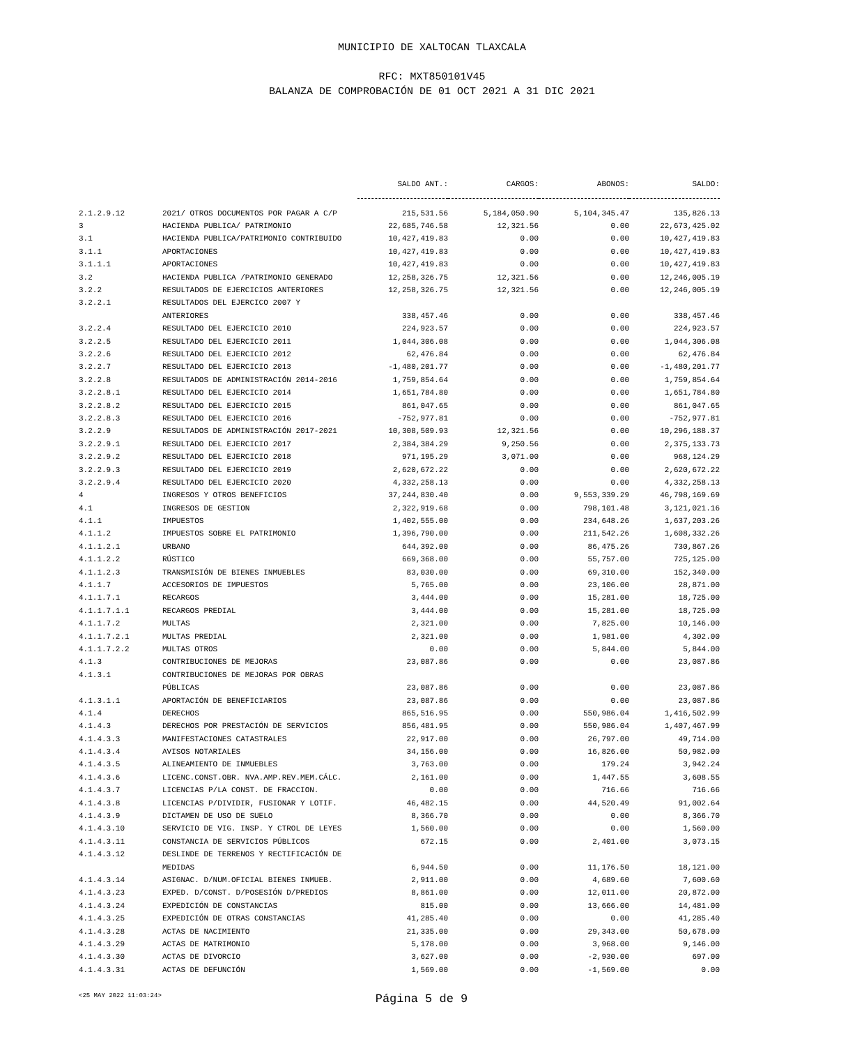MUNICIPIO DE XALTOCAN TLAXCALA
RFC: MXT850101V45
BALANZA DE COMPROBACIÓN DE 01 OCT 2021 A 31 DIC 2021
| | | SALDO ANT.: | CARGOS: | ABONOS: | SALDO: |
| 2.1.2.9.12 | 2021/ OTROS DOCUMENTOS POR PAGAR A C/P | 215,531.56 | 5,184,050.90 | 5,104,345.47 | 135,826.13 |
| 3 | HACIENDA PUBLICA/ PATRIMONIO | 22,685,746.58 | 12,321.56 | 0.00 | 22,673,425.02 |
| 3.1 | HACIENDA PUBLICA/PATRIMONIO CONTRIBUIDO | 10,427,419.83 | 0.00 | 0.00 | 10,427,419.83 |
| 3.1.1 | APORTACIONES | 10,427,419.83 | 0.00 | 0.00 | 10,427,419.83 |
| 3.1.1.1 | APORTACIONES | 10,427,419.83 | 0.00 | 0.00 | 10,427,419.83 |
| 3.2 | HACIENDA PUBLICA /PATRIMONIO GENERADO | 12,258,326.75 | 12,321.56 | 0.00 | 12,246,005.19 |
| 3.2.2 | RESULTADOS DE EJERCICIOS ANTERIORES | 12,258,326.75 | 12,321.56 | 0.00 | 12,246,005.19 |
| 3.2.2.1 | RESULTADOS DEL EJERCICO 2007 Y | | | | |
| | ANTERIORES | 338,457.46 | 0.00 | 0.00 | 338,457.46 |
| 3.2.2.4 | RESULTADO DEL EJERCICIO 2010 | 224,923.57 | 0.00 | 0.00 | 224,923.57 |
| 3.2.2.5 | RESULTADO DEL EJERCICIO 2011 | 1,044,306.08 | 0.00 | 0.00 | 1,044,306.08 |
| 3.2.2.6 | RESULTADO DEL EJERCICIO 2012 | 62,476.84 | 0.00 | 0.00 | 62,476.84 |
| 3.2.2.7 | RESULTADO DEL EJERCICIO 2013 | -1,480,201.77 | 0.00 | 0.00 | -1,480,201.77 |
| 3.2.2.8 | RESULTADOS DE ADMINISTRACIÓN 2014-2016 | 1,759,854.64 | 0.00 | 0.00 | 1,759,854.64 |
| 3.2.2.8.1 | RESULTADO DEL EJERCICIO 2014 | 1,651,784.80 | 0.00 | 0.00 | 1,651,784.80 |
| 3.2.2.8.2 | RESULTADO DEL EJERCICIO 2015 | 861,047.65 | 0.00 | 0.00 | 861,047.65 |
| 3.2.2.8.3 | RESULTADO DEL EJERCICIO 2016 | -752,977.81 | 0.00 | 0.00 | -752,977.81 |
| 3.2.2.9 | RESULTADOS DE ADMINISTRACIÓN 2017-2021 | 10,308,509.93 | 12,321.56 | 0.00 | 10,296,188.37 |
| 3.2.2.9.1 | RESULTADO DEL EJERCICIO 2017 | 2,384,384.29 | 9,250.56 | 0.00 | 2,375,133.73 |
| 3.2.2.9.2 | RESULTADO DEL EJERCICIO 2018 | 971,195.29 | 3,071.00 | 0.00 | 968,124.29 |
| 3.2.2.9.3 | RESULTADO DEL EJERCICIO 2019 | 2,620,672.22 | 0.00 | 0.00 | 2,620,672.22 |
| 3.2.2.9.4 | RESULTADO DEL EJERCICIO 2020 | 4,332,258.13 | 0.00 | 0.00 | 4,332,258.13 |
| 4 | INGRESOS Y OTROS BENEFICIOS | 37,244,830.40 | 0.00 | 9,553,339.29 | 46,798,169.69 |
| 4.1 | INGRESOS DE GESTION | 2,322,919.68 | 0.00 | 798,101.48 | 3,121,021.16 |
| 4.1.1 | IMPUESTOS | 1,402,555.00 | 0.00 | 234,648.26 | 1,637,203.26 |
| 4.1.1.2 | IMPUESTOS SOBRE EL PATRIMONIO | 1,396,790.00 | 0.00 | 211,542.26 | 1,608,332.26 |
| 4.1.1.2.1 | URBANO | 644,392.00 | 0.00 | 86,475.26 | 730,867.26 |
| 4.1.1.2.2 | RÚSTICO | 669,368.00 | 0.00 | 55,757.00 | 725,125.00 |
| 4.1.1.2.3 | TRANSMISIÓN DE BIENES INMUEBLES | 83,030.00 | 0.00 | 69,310.00 | 152,340.00 |
| 4.1.1.7 | ACCESORIOS DE IMPUESTOS | 5,765.00 | 0.00 | 23,106.00 | 28,871.00 |
| 4.1.1.7.1 | RECARGOS | 3,444.00 | 0.00 | 15,281.00 | 18,725.00 |
| 4.1.1.7.1.1 | RECARGOS PREDIAL | 3,444.00 | 0.00 | 15,281.00 | 18,725.00 |
| 4.1.1.7.2 | MULTAS | 2,321.00 | 0.00 | 7,825.00 | 10,146.00 |
| 4.1.1.7.2.1 | MULTAS PREDIAL | 2,321.00 | 0.00 | 1,981.00 | 4,302.00 |
| 4.1.1.7.2.2 | MULTAS OTROS | 0.00 | 0.00 | 5,844.00 | 5,844.00 |
| 4.1.3 | CONTRIBUCIONES DE MEJORAS | 23,087.86 | 0.00 | 0.00 | 23,087.86 |
| 4.1.3.1 | CONTRIBUCIONES DE MEJORAS POR OBRAS | | | | |
| | PÚBLICAS | 23,087.86 | 0.00 | 0.00 | 23,087.86 |
| 4.1.3.1.1 | APORTACIÓN DE BENEFICIARIOS | 23,087.86 | 0.00 | 0.00 | 23,087.86 |
| 4.1.4 | DERECHOS | 865,516.95 | 0.00 | 550,986.04 | 1,416,502.99 |
| 4.1.4.3 | DERECHOS POR PRESTACIÓN DE SERVICIOS | 856,481.95 | 0.00 | 550,986.04 | 1,407,467.99 |
| 4.1.4.3.3 | MANIFESTACIONES CATASTRALES | 22,917.00 | 0.00 | 26,797.00 | 49,714.00 |
| 4.1.4.3.4 | AVISOS NOTARIALES | 34,156.00 | 0.00 | 16,826.00 | 50,982.00 |
| 4.1.4.3.5 | ALINEAMIENTO DE INMUEBLES | 3,763.00 | 0.00 | 179.24 | 3,942.24 |
| 4.1.4.3.6 | LICENC.CONST.OBR. NVA.AMP.REV.MEM.CÁLC. | 2,161.00 | 0.00 | 1,447.55 | 3,608.55 |
| 4.1.4.3.7 | LICENCIAS P/LA CONST. DE FRACCION. | 0.00 | 0.00 | 716.66 | 716.66 |
| 4.1.4.3.8 | LICENCIAS P/DIVIDIR, FUSIONAR Y LOTIF. | 46,482.15 | 0.00 | 44,520.49 | 91,002.64 |
| 4.1.4.3.9 | DICTAMEN DE USO DE SUELO | 8,366.70 | 0.00 | 0.00 | 8,366.70 |
| 4.1.4.3.10 | SERVICIO DE VIG. INSP. Y CTROL DE LEYES | 1,560.00 | 0.00 | 0.00 | 1,560.00 |
| 4.1.4.3.11 | CONSTANCIA DE SERVICIOS PÚBLICOS | 672.15 | 0.00 | 2,401.00 | 3,073.15 |
| 4.1.4.3.12 | DESLINDE DE TERRENOS Y RECTIFICACIÓN DE | | | | |
| | MEDIDAS | 6,944.50 | 0.00 | 11,176.50 | 18,121.00 |
| 4.1.4.3.14 | ASIGNAC. D/NUM.OFICIAL BIENES INMUEB. | 2,911.00 | 0.00 | 4,689.60 | 7,600.60 |
| 4.1.4.3.23 | EXPED. D/CONST. D/POSESIÓN D/PREDIOS | 8,861.00 | 0.00 | 12,011.00 | 20,872.00 |
| 4.1.4.3.24 | EXPEDICIÓN DE CONSTANCIAS | 815.00 | 0.00 | 13,666.00 | 14,481.00 |
| 4.1.4.3.25 | EXPEDICIÓN DE OTRAS CONSTANCIAS | 41,285.40 | 0.00 | 0.00 | 41,285.40 |
| 4.1.4.3.28 | ACTAS DE NACIMIENTO | 21,335.00 | 0.00 | 29,343.00 | 50,678.00 |
| 4.1.4.3.29 | ACTAS DE MATRIMONIO | 5,178.00 | 0.00 | 3,968.00 | 9,146.00 |
| 4.1.4.3.30 | ACTAS DE DIVORCIO | 3,627.00 | 0.00 | -2,930.00 | 697.00 |
| 4.1.4.3.31 | ACTAS DE DEFUNCIÓN | 1,569.00 | 0.00 | -1,569.00 | 0.00 |
<25 MAY 2022 11:03:24>
Página 5 de 9